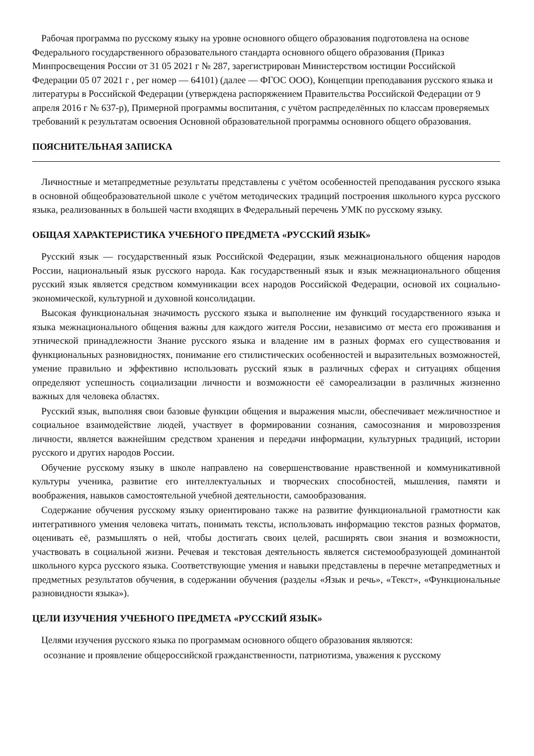Рабочая программа по русскому языку на уровне основного общего образования подготовлена на основе Федерального государственного образовательного стандарта основного общего образования (Приказ Минпросвещения России от 31 05 2021 г № 287, зарегистрирован Министерством юстиции Российской Федерации 05 07 2021 г , рег номер — 64101) (далее — ФГОС ООО), Концепции преподавания русского языка и литературы в Российской Федерации (утверждена распоряжением Правительства Российской Федерации от 9 апреля 2016 г № 637-р), Примерной программы воспитания, с учётом распределённых по классам проверяемых требований к результатам освоения Основной образовательной программы основного общего образования.
ПОЯСНИТЕЛЬНАЯ ЗАПИСКА
Личностные и метапредметные результаты представлены с учётом особенностей преподавания русского языка в основной общеобразовательной школе с учётом методических традиций построения школьного курса русского языка, реализованных в большей части входящих в Федеральный перечень УМК по русскому языку.
ОБЩАЯ ХАРАКТЕРИСТИКА УЧЕБНОГО ПРЕДМЕТА «РУССКИЙ ЯЗЫК»
Русский язык — государственный язык Российской Федерации, язык межнационального общения народов России, национальный язык русского народа. Как государственный язык и язык межнационального общения русский язык является средством коммуникации всех народов Российской Федерации, основой их социально-экономической, культурной и духовной консолидации.
Высокая функциональная значимость русского языка и выполнение им функций государственного языка и языка межнационального общения важны для каждого жителя России, независимо от места его проживания и этнической принадлежности Знание русского языка и владение им в разных формах его существования и функциональных разновидностях, понимание его стилистических особенностей и выразительных возможностей, умение правильно и эффективно использовать русский язык в различных сферах и ситуациях общения определяют успешность социализации личности и возможности её самореализации в различных жизненно важных для человека областях.
Русский язык, выполняя свои базовые функции общения и выражения мысли, обеспечивает межличностное и социальное взаимодействие людей, участвует в формировании сознания, самосознания и мировоззрения личности, является важнейшим средством хранения и передачи информации, культурных традиций, истории русского и других народов России.
Обучение русскому языку в школе направлено на совершенствование нравственной и коммуникативной культуры ученика, развитие его интеллектуальных и творческих способностей, мышления, памяти и воображения, навыков самостоятельной учебной деятельности, самообразования.
Содержание обучения русскому языку ориентировано также на развитие функциональной грамотности как интегративного умения человека читать, понимать тексты, использовать информацию текстов разных форматов, оценивать её, размышлять о ней, чтобы достигать своих целей, расширять свои знания и возможности, участвовать в социальной жизни. Речевая и текстовая деятельность является системообразующей доминантой школьного курса русского языка. Соответствующие умения и навыки представлены в перечне метапредметных и предметных результатов обучения, в содержании обучения (разделы «Язык и речь», «Текст», «Функциональные разновидности языка»).
ЦЕЛИ ИЗУЧЕНИЯ УЧЕБНОГО ПРЕДМЕТА «РУССКИЙ ЯЗЫК»
Целями изучения русского языка по программам основного общего образования являются:
осознание и проявление общероссийской гражданственности, патриотизма, уважения к русскому